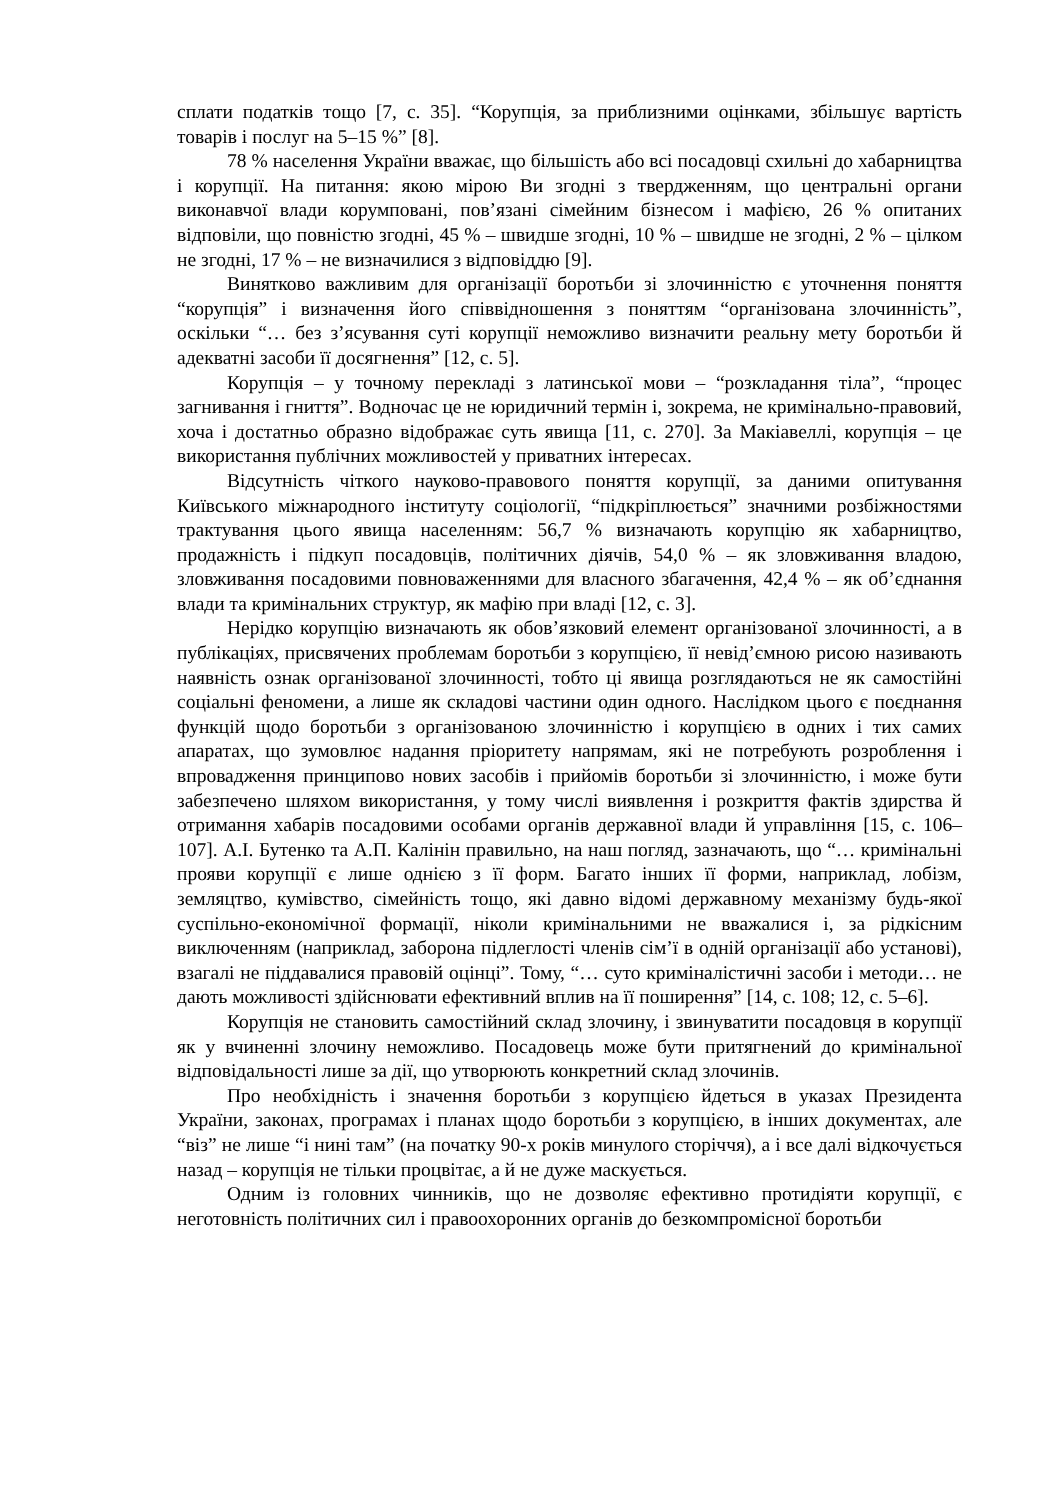сплати податків тощо [7, с. 35]. “Корупція, за приблизними оцінками, збільшує вартість товарів і послуг на 5–15 %” [8].
78 % населення України вважає, що більшість або всі посадовці схильні до хабарництва і корупції. На питання: якою мірою Ви згодні з твердженням, що центральні органи виконавчої влади корумповані, пов’язані сімейним бізнесом і мафією, 26 % опитаних відповіли, що повністю згодні, 45 % – швидше згодні, 10 % – швидше не згодні, 2 % – цілком не згодні, 17 % – не визначилися з відповіддю [9].
Винятково важливим для організації боротьби зі злочинністю є уточнення поняття “корупція” і визначення його співвідношення з поняттям “організована злочинність”, оскільки “… без з’ясування суті корупції неможливо визначити реальну мету боротьби й адекватні засоби її досягнення” [12, с. 5].
Корупція – у точному перекладі з латинської мови – “розкладання тіла”, “процес загнивання і гниття”. Водночас це не юридичний термін і, зокрема, не кримінально-правовий, хоча і достатньо образно відображає суть явища [11, с. 270]. За Макіавеллі, корупція – це використання публічних можливостей у приватних інтересах.
Відсутність чіткого науково-правового поняття корупції, за даними опитування Київського міжнародного інституту соціології, “підкріплюється” значними розбіжностями трактування цього явища населенням: 56,7 % визначають корупцію як хабарництво, продажність і підкуп посадовців, політичних діячів, 54,0 % – як зловживання владою, зловживання посадовими повноваженнями для власного збагачення, 42,4 % – як об’єднання влади та кримінальних структур, як мафію при владі [12, с. 3].
Нерідко корупцію визначають як обов’язковий елемент організованої злочинності, а в публікаціях, присвячених проблемам боротьби з корупцією, її невід’ємною рисою називають наявність ознак організованої злочинності, тобто ці явища розглядаються не як самостійні соціальні феномени, а лише як складові частини один одного. Наслідком цього є поєднання функцій щодо боротьби з організованою злочинністю і корупцією в одних і тих самих апаратах, що зумовлює надання пріоритету напрямам, які не потребують розроблення і впровадження принципово нових засобів і прийомів боротьби зі злочинністю, і може бути забезпечено шляхом використання, у тому числі виявлення і розкриття фактів здирства й отримання хабарів посадовими особами органів державної влади й управління [15, с. 106–107]. А.І. Бутенко та А.П. Калінін правильно, на наш погляд, зазначають, що “… кримінальні прояви корупції є лише однією з її форм. Багато інших її форми, наприклад, лобізм, земляцтво, кумівство, сімейність тощо, які давно відомі державному механізму будь-якої суспільно-економічної формації, ніколи кримінальними не вважалися і, за рідкісним виключенням (наприклад, заборона підлеглості членів сім’ї в одній організації або установі), взагалі не піддавалися правовій оцінці”. Тому, “… суто криміналістичні засоби і методи… не дають можливості здійснювати ефективний вплив на її поширення” [14, с. 108; 12, с. 5–6].
Корупція не становить самостійний склад злочину, і звинуватити посадовця в корупції як у вчиненні злочину неможливо. Посадовець може бути притягнений до кримінальної відповідальності лише за дії, що утворюють конкретний склад злочинів.
Про необхідність і значення боротьби з корупцією йдеться в указах Президента України, законах, програмах і планах щодо боротьби з корупцією, в інших документах, але “віз” не лише “і нині там” (на початку 90-х років минулого сторіччя), а і все далі відкочується назад – корупція не тільки процвітає, а й не дуже маскується.
Одним із головних чинників, що не дозволяє ефективно протидіяти корупції, є неготовність політичних сил і правоохоронних органів до безкомпромісної боротьби